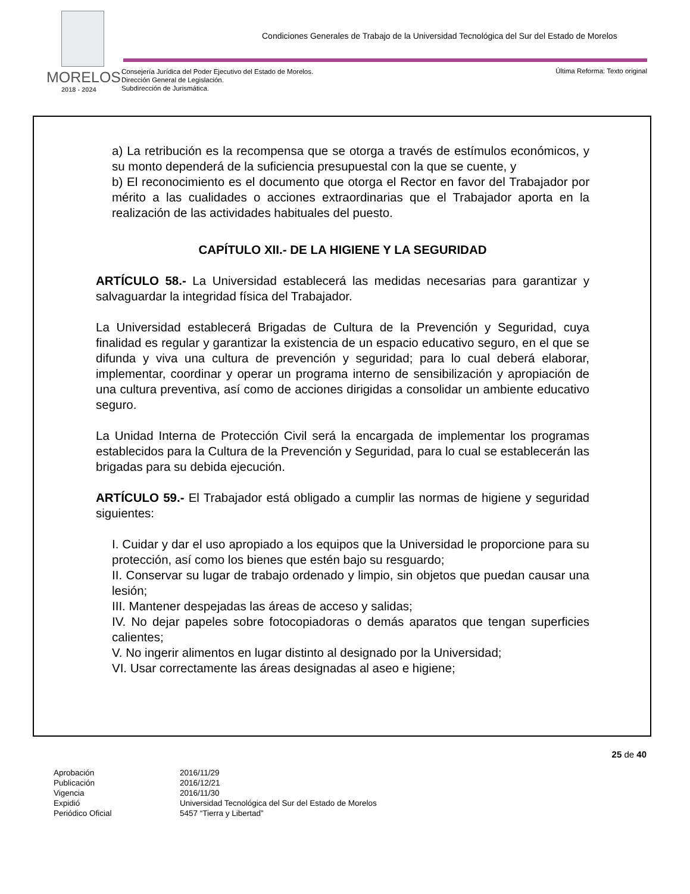Condiciones Generales de Trabajo de la Universidad Tecnológica del Sur del Estado de Morelos
MORELOS
2018 - 2024
Consejería Jurídica del Poder Ejecutivo del Estado de Morelos.
Dirección General de Legislación.
Subdirección de Jurismática.
Última Reforma: Texto original
a) La retribución es la recompensa que se otorga a través de estímulos económicos, y su monto dependerá de la suficiencia presupuestal con la que se cuente, y
b) El reconocimiento es el documento que otorga el Rector en favor del Trabajador por mérito a las cualidades o acciones extraordinarias que el Trabajador aporta en la realización de las actividades habituales del puesto.
CAPÍTULO XII.- DE LA HIGIENE Y LA SEGURIDAD
ARTÍCULO 58.- La Universidad establecerá las medidas necesarias para garantizar y salvaguardar la integridad física del Trabajador.
La Universidad establecerá Brigadas de Cultura de la Prevención y Seguridad, cuya finalidad es regular y garantizar la existencia de un espacio educativo seguro, en el que se difunda y viva una cultura de prevención y seguridad; para lo cual deberá elaborar, implementar, coordinar y operar un programa interno de sensibilización y apropiación de una cultura preventiva, así como de acciones dirigidas a consolidar un ambiente educativo seguro.
La Unidad Interna de Protección Civil será la encargada de implementar los programas establecidos para la Cultura de la Prevención y Seguridad, para lo cual se establecerán las brigadas para su debida ejecución.
ARTÍCULO 59.- El Trabajador está obligado a cumplir las normas de higiene y seguridad siguientes:
I. Cuidar y dar el uso apropiado a los equipos que la Universidad le proporcione para su protección, así como los bienes que estén bajo su resguardo;
II. Conservar su lugar de trabajo ordenado y limpio, sin objetos que puedan causar una lesión;
III. Mantener despejadas las áreas de acceso y salidas;
IV. No dejar papeles sobre fotocopiadoras o demás aparatos que tengan superficies calientes;
V. No ingerir alimentos en lugar distinto al designado por la Universidad;
VI. Usar correctamente las áreas designadas al aseo e higiene;
25 de 40
Aprobación 2016/11/29
Publicación 2016/12/21
Vigencia 2016/11/30
Expidió Universidad Tecnológica del Sur del Estado de Morelos
Periódico Oficial 5457 “Tierra y Libertad”